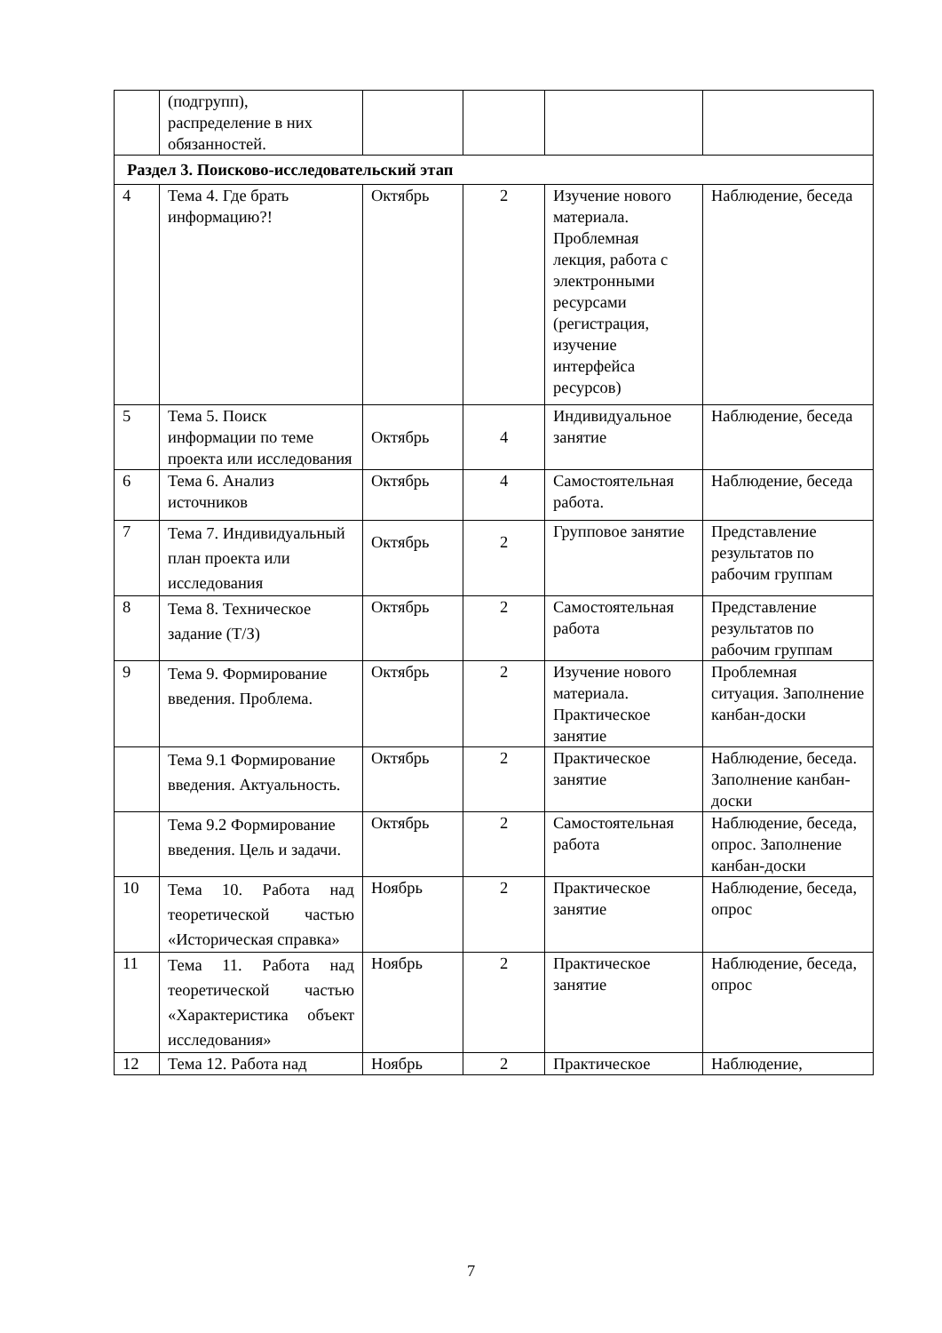| | (подгрупп), распределение в них обязанностей. | | | | |
| Раздел 3. Поисково-исследовательский этап | | | | | |
| 4 | Тема 4. Где брать информацию?! | Октябрь | 2 | Изучение нового материала. Проблемная лекция, работа с электронными ресурсами (регистрация, изучение интерфейса ресурсов) | Наблюдение, беседа |
| 5 | Тема 5. Поиск информации по теме проекта или исследования | Октябрь | 4 | Индивидуальное занятие | Наблюдение, беседа |
| 6 | Тема 6. Анализ источников | Октябрь | 4 | Самостоятельная работа. | Наблюдение, беседа |
| 7 | Тема 7. Индивидуальный план проекта или исследования | Октябрь | 2 | Групповое занятие | Представление результатов по рабочим группам |
| 8 | Тема 8. Техническое задание (Т/З) | Октябрь | 2 | Самостоятельная работа | Представление результатов по рабочим группам |
| 9 | Тема 9. Формирование введения. Проблема. | Октябрь | 2 | Изучение нового материала. Практическое занятие | Проблемная ситуация. Заполнение канбан-доски |
| | Тема 9.1 Формирование введения. Актуальность. | Октябрь | 2 | Практическое занятие | Наблюдение, беседа. Заполнение канбан-доски |
| | Тема 9.2 Формирование введения. Цель и задачи. | Октябрь | 2 | Самостоятельная работа | Наблюдение, беседа, опрос. Заполнение канбан-доски |
| 10 | Тема 10. Работа над теоретической частью «Историческая справка» | Ноябрь | 2 | Практическое занятие | Наблюдение, беседа, опрос |
| 11 | Тема 11. Работа над теоретической частью «Характеристика объект исследования» | Ноябрь | 2 | Практическое занятие | Наблюдение, беседа, опрос |
| 12 | Тема 12. Работа над | Ноябрь | 2 | Практическое | Наблюдение, |
7